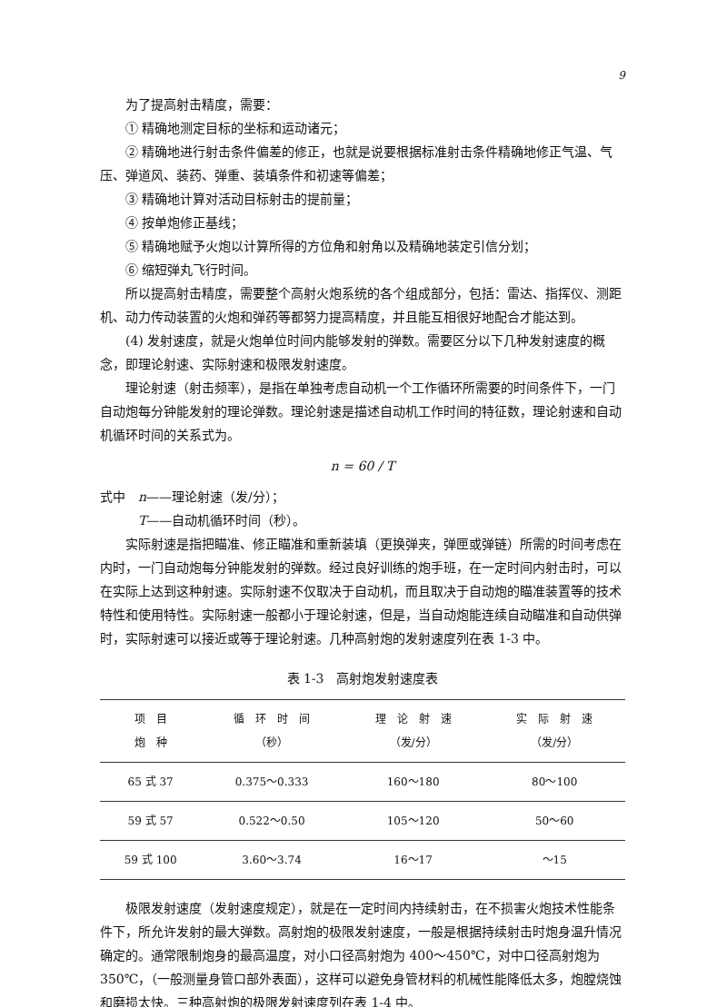9
为了提高射击精度，需要：
① 精确地测定目标的坐标和运动诸元；
② 精确地进行射击条件偏差的修正，也就是说要根据标准射击条件精确地修正气温、气压、弹道风、装药、弹重、装填条件和初速等偏差；
③ 精确地计算对活动目标射击的提前量；
④ 按单炮修正基线；
⑤ 精确地赋予火炮以计算所得的方位角和射角以及精确地装定引信分划；
⑥ 缩短弹丸飞行时间。
所以提高射击精度，需要整个高射火炮系统的各个组成部分，包括：雷达、指挥仪、测距机、动力传动装置的火炮和弹药等都努力提高精度，并且能互相很好地配合才能达到。
(4) 发射速度，就是火炮单位时间内能够发射的弹数。需要区分以下几种发射速度的概念，即理论射速、实际射速和极限发射速度。
理论射速（射击频率），是指在单独考虑自动机一个工作循环所需要的时间条件下，一门自动炮每分钟能发射的理论弹数。理论射速是描述自动机工作时间的特征数，理论射速和自动机循环时间的关系式为。
n = 60 / T
式中　n——理论射速（发/分）；
　　　T——自动机循环时间（秒）。
实际射速是指把瞄准、修正瞄准和重新装填（更换弹夹，弹匣或弹链）所需的时间考虑在内时，一门自动炮每分钟能发射的弹数。经过良好训练的炮手班，在一定时间内射击时，可以在实际上达到这种射速。实际射速不仅取决于自动机，而且取决于自动炮的瞄准装置等的技术特性和使用特性。实际射速一般都小于理论射速，但是，当自动炮能连续自动瞄准和自动供弹时，实际射速可以接近或等于理论射速。几种高射炮的发射速度列在表 1-3 中。
表 1-3　高射炮发射速度表
| 项 目 炮 种 | 循 环 时 间 （秒） | 理 论 射 速 （发/分） | 实 际 射 速 （发/分） |
| --- | --- | --- | --- |
| 65 式 37 | 0.375～0.333 | 160～180 | 80～100 |
| 59 式 57 | 0.522～0.50 | 105～120 | 50～60 |
| 59 式 100 | 3.60～3.74 | 16～17 | ～15 |
极限发射速度（发射速度规定），就是在一定时间内持续射击，在不损害火炮技术性能条件下，所允许发射的最大弹数。高射炮的极限发射速度，一般是根据持续射击时炮身温升情况确定的。通常限制炮身的最高温度，对小口径高射炮为 400～450℃，对中口径高射炮为 350℃，（一般测量身管口部外表面），这样可以避免身管材料的机械性能降低太多，炮膛烧蚀和磨损太快。三种高射炮的极限发射速度列在表 1-4 中。